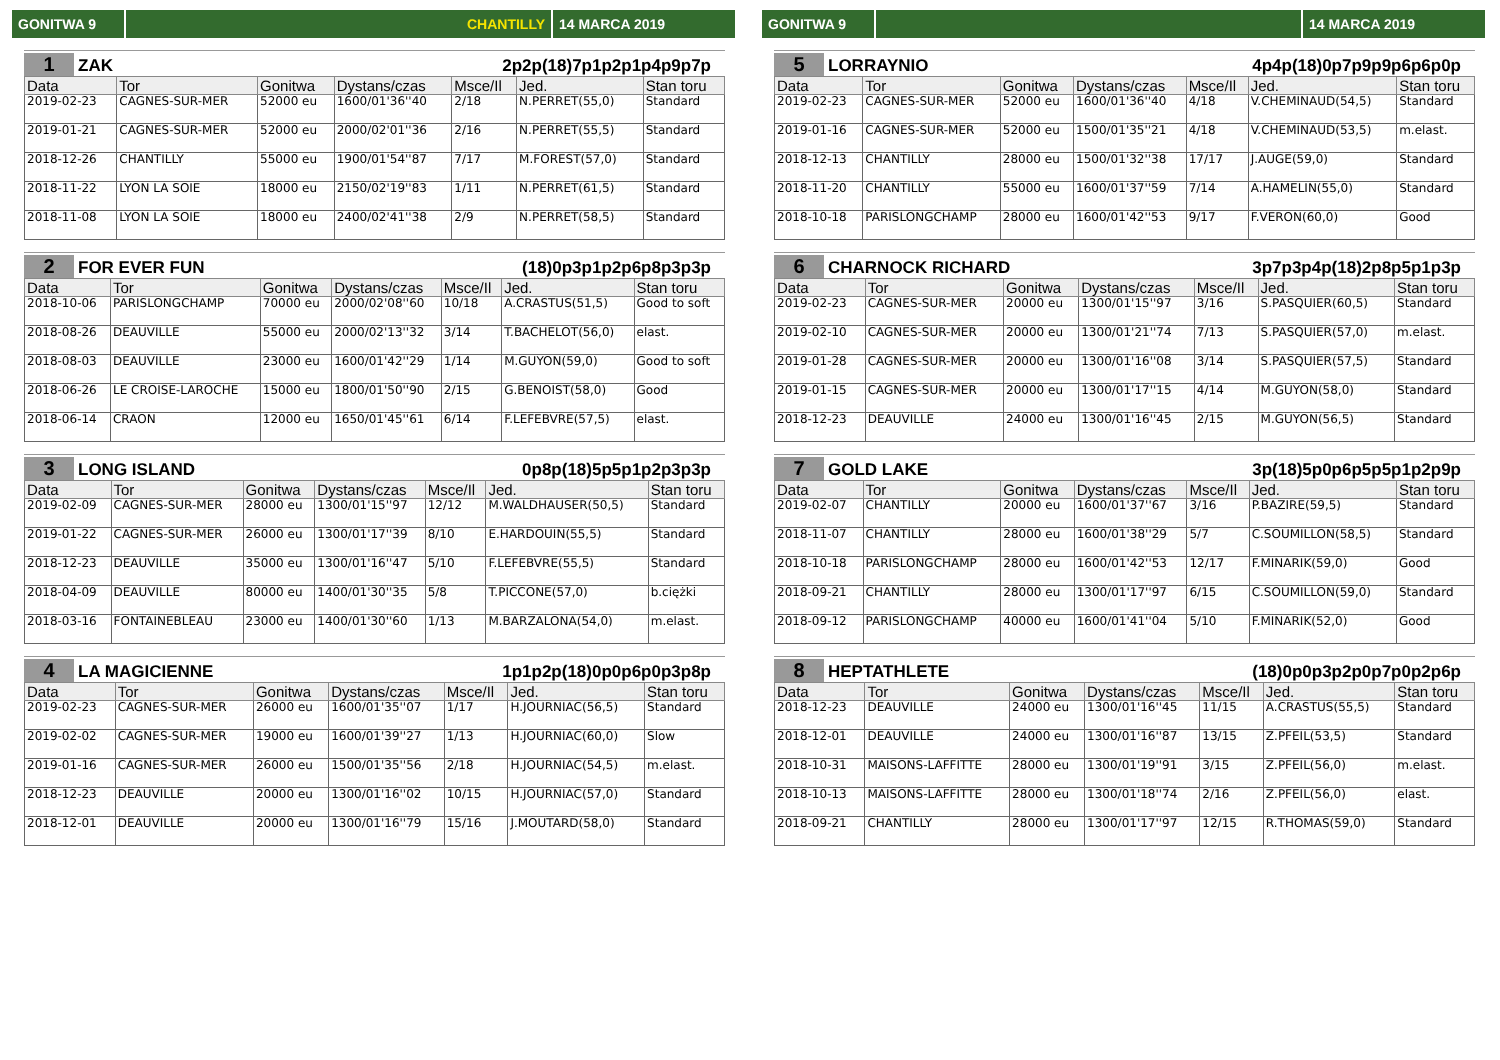GONITWA 9 CHANTILLY 14 MARCA 2019
1 ZAK 2p2p(18)7p1p2p1p4p9p7p
| Data | Tor | Gonitwa | Dystans/czas | Msce/Il | Jed. | Stan toru |
| --- | --- | --- | --- | --- | --- | --- |
| 2019-02-23 | CAGNES-SUR-MER | 52000 eu | 1600/01'36''40 | 2/18 | N.PERRET(55,0) | Standard |
| 2019-01-21 | CAGNES-SUR-MER | 52000 eu | 2000/02'01''36 | 2/16 | N.PERRET(55,5) | Standard |
| 2018-12-26 | CHANTILLY | 55000 eu | 1900/01'54''87 | 7/17 | M.FOREST(57,0) | Standard |
| 2018-11-22 | LYON LA SOIE | 18000 eu | 2150/02'19''83 | 1/11 | N.PERRET(61,5) | Standard |
| 2018-11-08 | LYON LA SOIE | 18000 eu | 2400/02'41''38 | 2/9 | N.PERRET(58,5) | Standard |
2 FOR EVER FUN (18)0p3p1p2p6p8p3p3p
| Data | Tor | Gonitwa | Dystans/czas | Msce/Il | Jed. | Stan toru |
| --- | --- | --- | --- | --- | --- | --- |
| 2018-10-06 | PARISLONGCHAMP | 70000 eu | 2000/02'08''60 | 10/18 | A.CRASTUS(51,5) | Good to soft |
| 2018-08-26 | DEAUVILLE | 55000 eu | 2000/02'13''32 | 3/14 | T.BACHELOT(56,0) | elast. |
| 2018-08-03 | DEAUVILLE | 23000 eu | 1600/01'42''29 | 1/14 | M.GUYON(59,0) | Good to soft |
| 2018-06-26 | LE CROISE-LAROCHE | 15000 eu | 1800/01'50''90 | 2/15 | G.BENOIST(58,0) | Good |
| 2018-06-14 | CRAON | 12000 eu | 1650/01'45''61 | 6/14 | F.LEFEBVRE(57,5) | elast. |
3 LONG ISLAND 0p8p(18)5p5p1p2p3p3p
| Data | Tor | Gonitwa | Dystans/czas | Msce/Il | Jed. | Stan toru |
| --- | --- | --- | --- | --- | --- | --- |
| 2019-02-09 | CAGNES-SUR-MER | 28000 eu | 1300/01'15''97 | 12/12 | M.WALDHAUSER(50,5) | Standard |
| 2019-01-22 | CAGNES-SUR-MER | 26000 eu | 1300/01'17''39 | 8/10 | E.HARDOUIN(55,5) | Standard |
| 2018-12-23 | DEAUVILLE | 35000 eu | 1300/01'16''47 | 5/10 | F.LEFEBVRE(55,5) | Standard |
| 2018-04-09 | DEAUVILLE | 80000 eu | 1400/01'30''35 | 5/8 | T.PICCONE(57,0) | b.ciężki |
| 2018-03-16 | FONTAINEBLEAU | 23000 eu | 1400/01'30''60 | 1/13 | M.BARZALONA(54,0) | m.elast. |
4 LA MAGICIENNE 1p1p2p(18)0p0p6p0p3p8p
| Data | Tor | Gonitwa | Dystans/czas | Msce/Il | Jed. | Stan toru |
| --- | --- | --- | --- | --- | --- | --- |
| 2019-02-23 | CAGNES-SUR-MER | 26000 eu | 1600/01'35''07 | 1/17 | H.JOURNIAC(56,5) | Standard |
| 2019-02-02 | CAGNES-SUR-MER | 19000 eu | 1600/01'39''27 | 1/13 | H.JOURNIAC(60,0) | Slow |
| 2019-01-16 | CAGNES-SUR-MER | 26000 eu | 1500/01'35''56 | 2/18 | H.JOURNIAC(54,5) | m.elast. |
| 2018-12-23 | DEAUVILLE | 20000 eu | 1300/01'16''02 | 10/15 | H.JOURNIAC(57,0) | Standard |
| 2018-12-01 | DEAUVILLE | 20000 eu | 1300/01'16''79 | 15/16 | J.MOUTARD(58,0) | Standard |
GONITWA 9 14 MARCA 2019
5 LORRAYNIO 4p4p(18)0p7p9p9p6p6p0p
| Data | Tor | Gonitwa | Dystans/czas | Msce/Il | Jed. | Stan toru |
| --- | --- | --- | --- | --- | --- | --- |
| 2019-02-23 | CAGNES-SUR-MER | 52000 eu | 1600/01'36''40 | 4/18 | V.CHEMINAUD(54,5) | Standard |
| 2019-01-16 | CAGNES-SUR-MER | 52000 eu | 1500/01'35''21 | 4/18 | V.CHEMINAUD(53,5) | m.elast. |
| 2018-12-13 | CHANTILLY | 28000 eu | 1500/01'32''38 | 17/17 | J.AUGE(59,0) | Standard |
| 2018-11-20 | CHANTILLY | 55000 eu | 1600/01'37''59 | 7/14 | A.HAMELIN(55,0) | Standard |
| 2018-10-18 | PARISLONGCHAMP | 28000 eu | 1600/01'42''53 | 9/17 | F.VERON(60,0) | Good |
6 CHARNOCK RICHARD 3p7p3p4p(18)2p8p5p1p3p
| Data | Tor | Gonitwa | Dystans/czas | Msce/Il | Jed. | Stan toru |
| --- | --- | --- | --- | --- | --- | --- |
| 2019-02-23 | CAGNES-SUR-MER | 20000 eu | 1300/01'15''97 | 3/16 | S.PASQUIER(60,5) | Standard |
| 2019-02-10 | CAGNES-SUR-MER | 20000 eu | 1300/01'21''74 | 7/13 | S.PASQUIER(57,0) | m.elast. |
| 2019-01-28 | CAGNES-SUR-MER | 20000 eu | 1300/01'16''08 | 3/14 | S.PASQUIER(57,5) | Standard |
| 2019-01-15 | CAGNES-SUR-MER | 20000 eu | 1300/01'17''15 | 4/14 | M.GUYON(58,0) | Standard |
| 2018-12-23 | DEAUVILLE | 24000 eu | 1300/01'16''45 | 2/15 | M.GUYON(56,5) | Standard |
7 GOLD LAKE 3p(18)5p0p6p5p5p1p2p9p
| Data | Tor | Gonitwa | Dystans/czas | Msce/Il | Jed. | Stan toru |
| --- | --- | --- | --- | --- | --- | --- |
| 2019-02-07 | CHANTILLY | 20000 eu | 1600/01'37''67 | 3/16 | P.BAZIRE(59,5) | Standard |
| 2018-11-07 | CHANTILLY | 28000 eu | 1600/01'38''29 | 5/7 | C.SOUMILLON(58,5) | Standard |
| 2018-10-18 | PARISLONGCHAMP | 28000 eu | 1600/01'42''53 | 12/17 | F.MINARIK(59,0) | Good |
| 2018-09-21 | CHANTILLY | 28000 eu | 1300/01'17''97 | 6/15 | C.SOUMILLON(59,0) | Standard |
| 2018-09-12 | PARISLONGCHAMP | 40000 eu | 1600/01'41''04 | 5/10 | F.MINARIK(52,0) | Good |
8 HEPTATHLETE (18)0p0p3p2p0p7p0p2p6p
| Data | Tor | Gonitwa | Dystans/czas | Msce/Il | Jed. | Stan toru |
| --- | --- | --- | --- | --- | --- | --- |
| 2018-12-23 | DEAUVILLE | 24000 eu | 1300/01'16''45 | 11/15 | A.CRASTUS(55,5) | Standard |
| 2018-12-01 | DEAUVILLE | 24000 eu | 1300/01'16''87 | 13/15 | Z.PFEIL(53,5) | Standard |
| 2018-10-31 | MAISONS-LAFFITTE | 28000 eu | 1300/01'19''91 | 3/15 | Z.PFEIL(56,0) | m.elast. |
| 2018-10-13 | MAISONS-LAFFITTE | 28000 eu | 1300/01'18''74 | 2/16 | Z.PFEIL(56,0) | elast. |
| 2018-09-21 | CHANTILLY | 28000 eu | 1300/01'17''97 | 12/15 | R.THOMAS(59,0) | Standard |